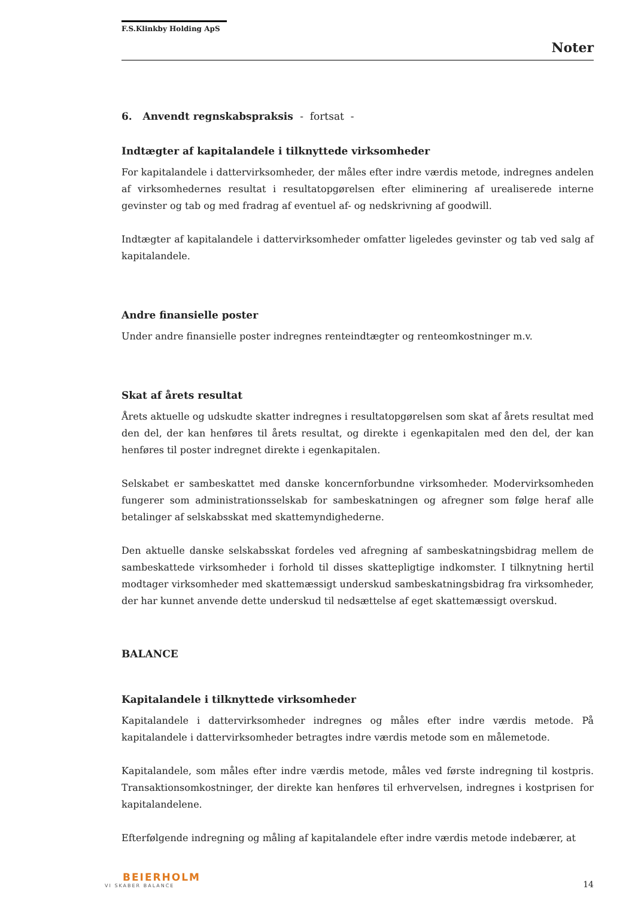F.S.Klinkby Holding ApS
Noter
6. Anvendt regnskabspraksis - fortsat -
Indtægter af kapitalandele i tilknyttede virksomheder
For kapitalandele i dattervirksomheder, der måles efter indre værdis metode, indregnes andelen af virksomhedernes resultat i resultatopgørelsen efter eliminering af urealiserede interne gevinster og tab og med fradrag af eventuel af- og nedskrivning af goodwill.
Indtægter af kapitalandele i dattervirksomheder omfatter ligeledes gevinster og tab ved salg af kapitalandele.
Andre finansielle poster
Under andre finansielle poster indregnes renteindtægter og renteomkostninger m.v.
Skat af årets resultat
Årets aktuelle og udskudte skatter indregnes i resultatopgørelsen som skat af årets resultat med den del, der kan henføres til årets resultat, og direkte i egenkapitalen med den del, der kan henføres til poster indregnet direkte i egenkapitalen.
Selskabet er sambeskattet med danske koncernforbundne virksomheder. Modervirksomheden fungerer som administrationsselskab for sambeskatningen og afregner som følge heraf alle betalinger af selskabsskat med skattemyndighederne.
Den aktuelle danske selskabsskat fordeles ved afregning af sambeskatningsbidrag mellem de sambeskattede virksomheder i forhold til disses skattepligtige indkomster. I tilknytning hertil modtager virksomheder med skattemæssigt underskud sambeskatningsbidrag fra virksomheder, der har kunnet anvende dette underskud til nedsættelse af eget skattemæssigt overskud.
BALANCE
Kapitalandele i tilknyttede virksomheder
Kapitalandele i dattervirksomheder indregnes og måles efter indre værdis metode. På kapitalandele i dattervirksomheder betragtes indre værdis metode som en målemetode.
Kapitalandele, som måles efter indre værdis metode, måles ved første indregning til kostpris. Transaktionsomkostninger, der direkte kan henføres til erhvervelsen, indregnes i kostprisen for kapitalandelene.
Efterfølgende indregning og måling af kapitalandele efter indre værdis metode indebærer, at
BEIERHOLM
VI SKABER BALANCE
14